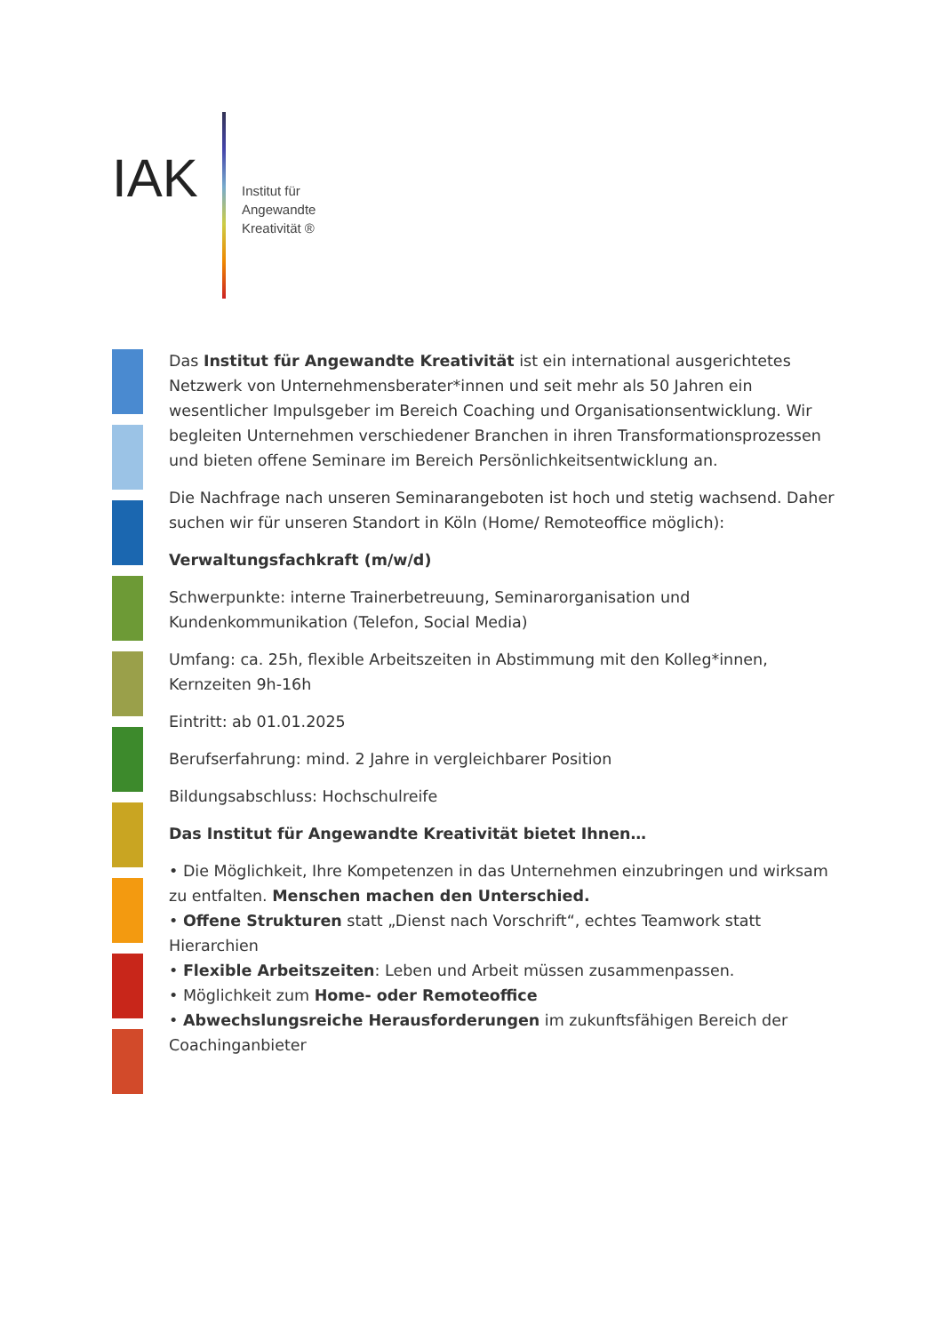IAK
Institut für
Angewandte
Kreativität ®
Das Institut für Angewandte Kreativität ist ein international ausgerichtetes Netzwerk von Unternehmensberater*innen und seit mehr als 50 Jahren ein wesentlicher Impulsgeber im Bereich Coaching und Organisationsentwicklung. Wir begleiten Unternehmen verschiedener Branchen in ihren Transformationsprozessen und bieten offene Seminare im Bereich Persönlichkeitsentwicklung an.
Die Nachfrage nach unseren Seminarangeboten ist hoch und stetig wachsend. Daher suchen wir für unseren Standort in Köln (Home/ Remoteoffice möglich):
Verwaltungsfachkraft (m/w/d)
Schwerpunkte: interne Trainerbetreuung, Seminarorganisation und Kundenkommunikation (Telefon, Social Media)
Umfang: ca. 25h, flexible Arbeitszeiten in Abstimmung mit den Kolleg*innen, Kernzeiten 9h-16h
Eintritt: ab 01.01.2025
Berufserfahrung: mind. 2 Jahre in vergleichbarer Position
Bildungsabschluss: Hochschulreife
Das Institut für Angewandte Kreativität bietet Ihnen…
• Die Möglichkeit, Ihre Kompetenzen in das Unternehmen einzubringen und wirksam zu entfalten. Menschen machen den Unterschied.
• Offene Strukturen statt „Dienst nach Vorschrift“, echtes Teamwork statt Hierarchien
• Flexible Arbeitszeiten: Leben und Arbeit müssen zusammenpassen.
• Möglichkeit zum Home- oder Remoteoffice
• Abwechslungsreiche Herausforderungen im zukunftsfähigen Bereich der Coachinganbieter